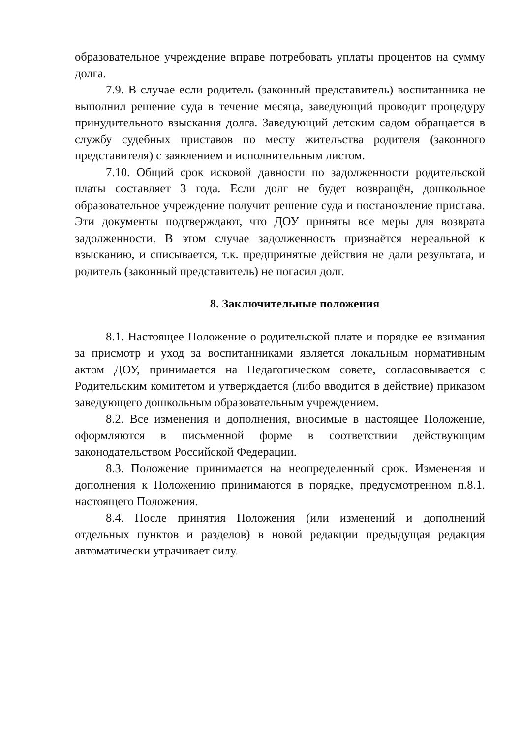образовательное учреждение вправе потребовать уплаты процентов на сумму долга.
7.9. В случае если родитель (законный представитель) воспитанника не выполнил решение суда в течение месяца, заведующий проводит процедуру принудительного взыскания долга. Заведующий детским садом обращается в службу судебных приставов по месту жительства родителя (законного представителя) с заявлением и исполнительным листом.
7.10. Общий срок исковой давности по задолженности родительской платы составляет 3 года. Если долг не будет возвращён, дошкольное образовательное учреждение получит решение суда и постановление пристава. Эти документы подтверждают, что ДОУ приняты все меры для возврата задолженности. В этом случае задолженность признаётся нереальной к взысканию, и списывается, т.к. предпринятые действия не дали результата, и родитель (законный представитель) не погасил долг.
8. Заключительные положения
8.1. Настоящее Положение о родительской плате и порядке ее взимания за присмотр и уход за воспитанниками является локальным нормативным актом ДОУ, принимается на Педагогическом совете, согласовывается с Родительским комитетом и утверждается (либо вводится в действие) приказом заведующего дошкольным образовательным учреждением.
8.2. Все изменения и дополнения, вносимые в настоящее Положение, оформляются в письменной форме в соответствии действующим законодательством Российской Федерации.
8.3. Положение принимается на неопределенный срок. Изменения и дополнения к Положению принимаются в порядке, предусмотренном п.8.1. настоящего Положения.
8.4. После принятия Положения (или изменений и дополнений отдельных пунктов и разделов) в новой редакции предыдущая редакция автоматически утрачивает силу.